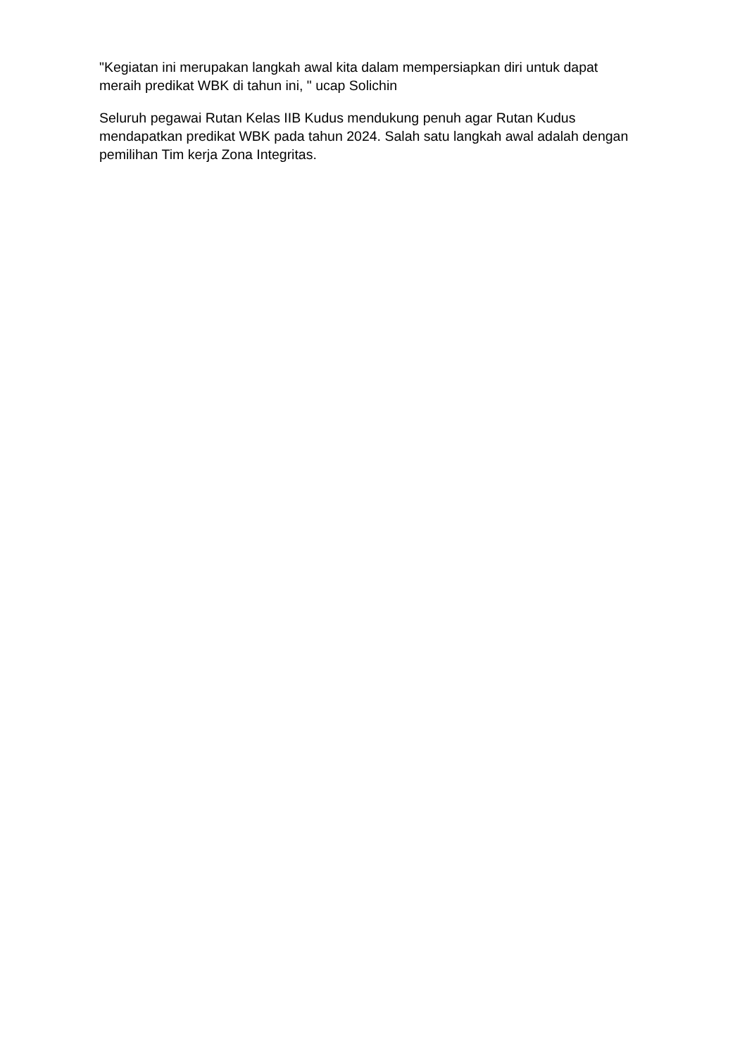"Kegiatan ini merupakan langkah awal kita dalam mempersiapkan diri untuk dapat meraih predikat WBK di tahun ini, " ucap Solichin
Seluruh pegawai Rutan Kelas IIB Kudus mendukung penuh agar Rutan Kudus mendapatkan predikat WBK pada tahun 2024. Salah satu langkah awal adalah dengan pemilihan Tim kerja Zona Integritas.